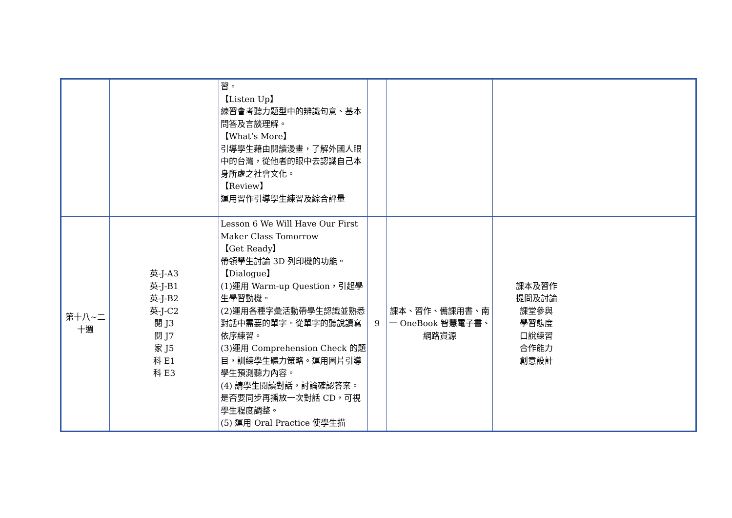| | | 習。 【Listen Up】 練習會考聽力題型中的辨識句意、基本問答及言談理解。 【What’s More】 引導學生藉由閱讀漫畫，了解外國人眼中的台灣，從他者的眼中去認識自己本身所處之社會文化。 【Review】 運用習作引導學生練習及綜合評量 | | | | |
| 第十八~二十週 | 英-J-A3 英-J-B1 英-J-B2 英-J-C2 閱 J3 閱 J7 家 J5 科 E1 科 E3 | Lesson 6 We Will Have Our First Maker Class Tomorrow 【Get Ready】 帶領學生討論 3D 列印機的功能。 【Dialogue】 (1)運用 Warm-up Question，引起學生學習動機。 (2)運用各種字彙活動帶學生認識並熟悉對話中需要的單字。從單字的聽說讀寫依序練習。 (3)運用 Comprehension Check 的題目，訓練學生聽力策略。運用圖片引導學生預測聽力內容。 (4) 請學生閱讀對話，討論確認答案。是否要同步再播放一次對話 CD，可視學生程度調整。 (5) 運用 Oral Practice 使學生描 | 9 | 課本、習作、備課用書、南一 OneBook 智慧電子書、網路資源 | 課本及習作 提問及討論 課堂參與 學習態度 口說練習 合作能力 創意設計 | |